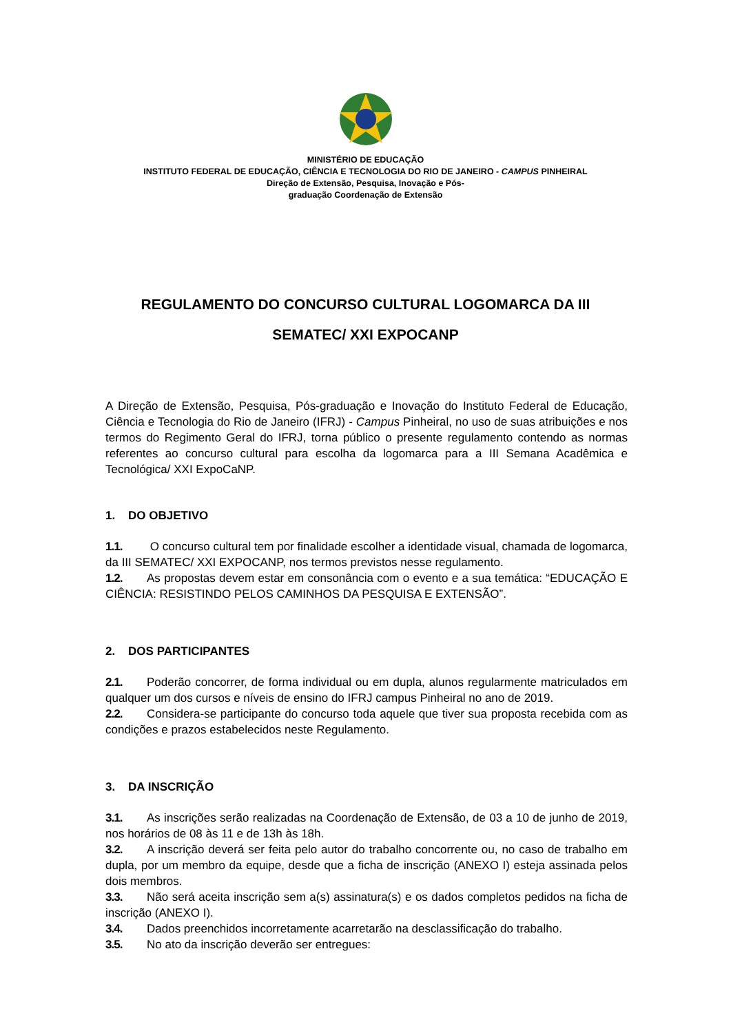MINISTÉRIO DE EDUCAÇÃO
INSTITUTO FEDERAL DE EDUCAÇÃO, CIÊNCIA E TECNOLOGIA DO RIO DE JANEIRO - CAMPUS PINHEIRAL
Direção de Extensão, Pesquisa, Inovação e Pós-
graduação Coordenação de Extensão
REGULAMENTO DO CONCURSO CULTURAL LOGOMARCA DA III SEMATEC/ XXI EXPOCANP
A Direção de Extensão, Pesquisa, Pós-graduação e Inovação do Instituto Federal de Educação, Ciência e Tecnologia do Rio de Janeiro (IFRJ) - Campus Pinheiral, no uso de suas atribuições e nos termos do Regimento Geral do IFRJ, torna público o presente regulamento contendo as normas referentes ao concurso cultural para escolha da logomarca para a III Semana Acadêmica e Tecnológica/ XXI ExpoCaNP.
1. DO OBJETIVO
1.1. O concurso cultural tem por finalidade escolher a identidade visual, chamada de logomarca, da III SEMATEC/ XXI EXPOCANP, nos termos previstos nesse regulamento.
1.2. As propostas devem estar em consonância com o evento e a sua temática: “EDUCAÇÃO E CIÊNCIA: RESISTINDO PELOS CAMINHOS DA PESQUISA E EXTENSÃO”.
2. DOS PARTICIPANTES
2.1. Poderão concorrer, de forma individual ou em dupla, alunos regularmente matriculados em qualquer um dos cursos e níveis de ensino do IFRJ campus Pinheiral no ano de 2019.
2.2. Considera-se participante do concurso toda aquele que tiver sua proposta recebida com as condições e prazos estabelecidos neste Regulamento.
3. DA INSCRIÇÃO
3.1. As inscrições serão realizadas na Coordenação de Extensão, de 03 a 10 de junho de 2019, nos horários de 08 às 11 e de 13h às 18h.
3.2. A inscrição deverá ser feita pelo autor do trabalho concorrente ou, no caso de trabalho em dupla, por um membro da equipe, desde que a ficha de inscrição (ANEXO I) esteja assinada pelos dois membros.
3.3. Não será aceita inscrição sem a(s) assinatura(s) e os dados completos pedidos na ficha de inscrição (ANEXO I).
3.4. Dados preenchidos incorretamente acarretarão na desclassificação do trabalho.
3.5. No ato da inscrição deverão ser entregues: